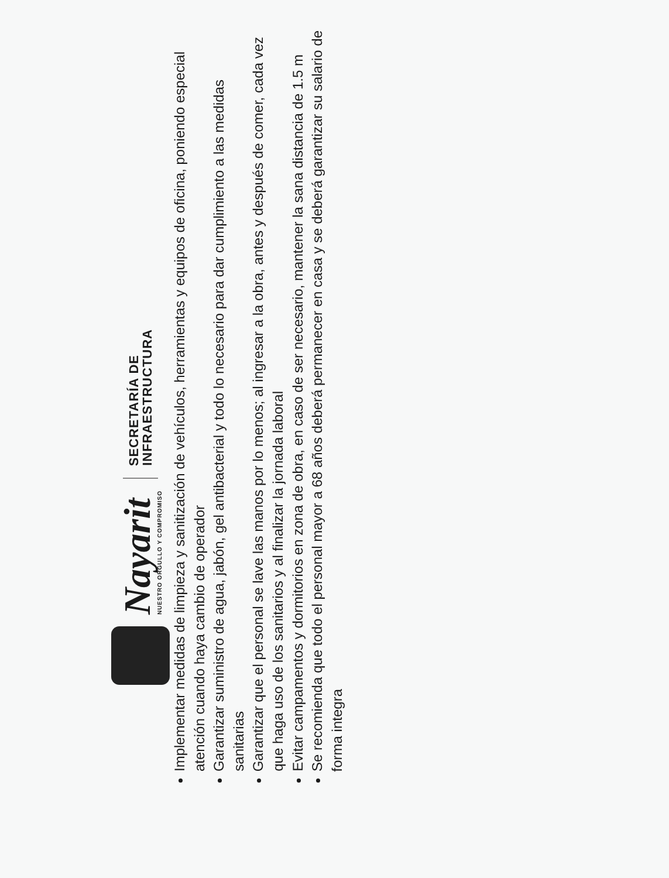Nayarit
NUESTRO ORGULLO Y COMPROMISO
SECRETARÍA DE
INFRAESTRUCTURA
Implementar medidas de limpieza y sanitización de vehículos, herramientas y equipos de oficina, poniendo especial atención cuando haya cambio de operador
Garantizar suministro de agua, jabón, gel antibacterial y todo lo necesario para dar cumplimiento a las medidas sanitarias
Garantizar que el personal se lave las manos por lo menos; al ingresar a la obra, antes y después de comer, cada vez que haga uso de los sanitarios y al finalizar la jornada laboral
Evitar campamentos y dormitorios en zona de obra, en caso de ser necesario, mantener la sana distancia de 1.5 m
Se recomienda que todo el personal mayor a 68 años deberá permanecer en casa y se deberá garantizar su salario de forma integra